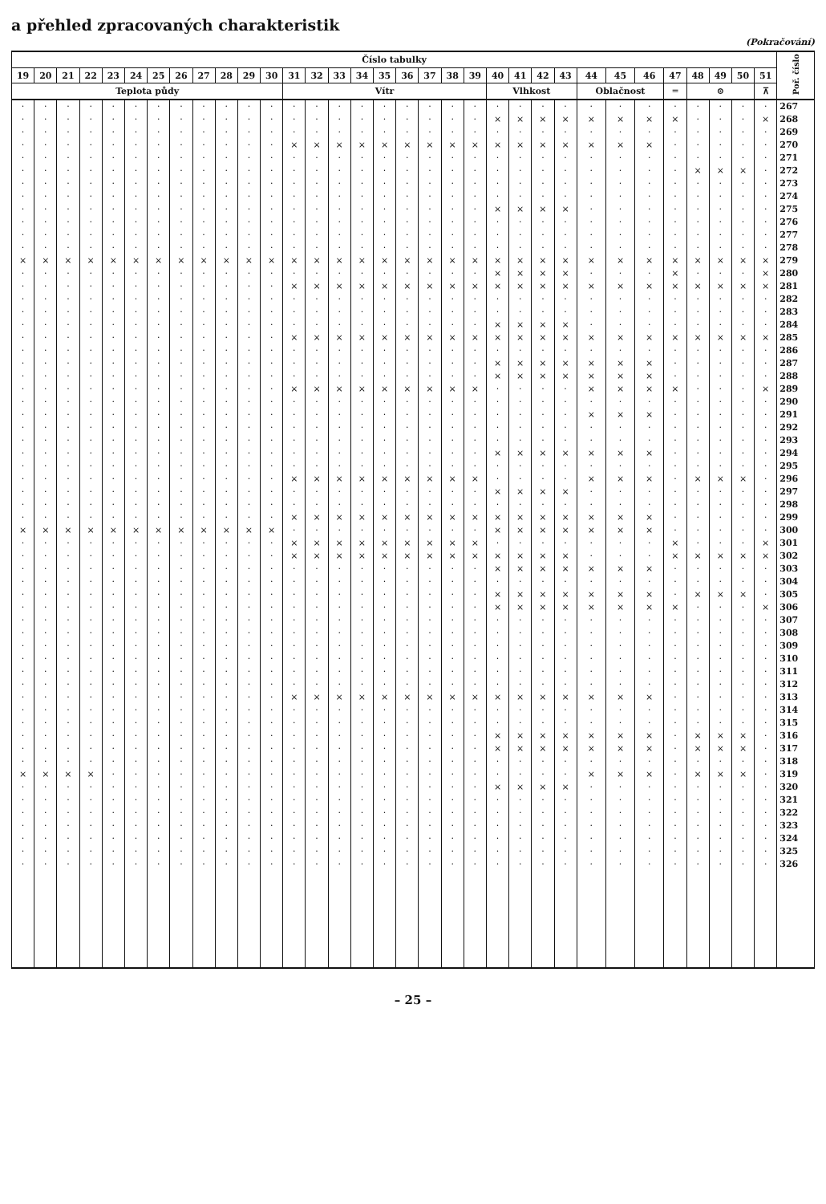a přehled zpracovaných charakteristik
(Pokračování)
| Číslo tabulky | | | | | | | | | | | | | | | | | | | | | | | | | | | | | | | | | Poř. číslo |
| --- | --- | --- | --- | --- | --- | --- | --- | --- | --- | --- | --- | --- | --- | --- | --- | --- | --- | --- | --- | --- | --- | --- | --- | --- | --- | --- | --- | --- | --- | --- | --- | --- | --- |
| 19 | 20 | 21 | 22 | 23 | 24 | 25 | 26 | 27 | 28 | 29 | 30 | 31 | 32 | 33 | 34 | 35 | 36 | 37 | 38 | 39 | 40 | 41 | 42 | 43 | 44 | 45 | 46 | 47 | 48 | 49 | 50 | 51 | |
| Teplota půdy | | | | | | | | | | | | Vítr | | | | | | | | | Vlhkost | | | | Oblačnost | | | ═ | ⊙ | | | ⊼ | |
| · | · | · | · | · | · | · | · | · | · | · | · | · | · | · | · | · | · | · | · | · | · | · | · | · | · | · | · | · | · | · | · | · | 267 |
| · | · | · | · | · | · | · | · | · | · | · | · | · | · | · | · | · | · | · | · | · | × | × | × | × | × | × | × | × | · | · | · | × | 268 |
| · | · | · | · | · | · | · | · | · | · | · | · | · | · | · | · | · | · | · | · | · | · | · | · | · | · | · | · | · | · | · | · | · | 269 |
| · | · | · | · | · | · | · | · | · | · | · | · | × | × | × | × | × | × | × | × | × | × | × | × | × | × | × | × | · | · | · | · | · | 270 |
| · | · | · | · | · | · | · | · | · | · | · | · | · | · | · | · | · | · | · | · | · | · | · | · | · | · | · | · | · | · | · | · | · | 271 |
| · | · | · | · | · | · | · | · | · | · | · | · | · | · | · | · | · | · | · | · | · | · | · | · | · | · | · | · | · | × | × | × | · | 272 |
| · | · | · | · | · | · | · | · | · | · | · | · | · | · | · | · | · | · | · | · | · | · | · | · | · | · | · | · | · | · | · | · | · | 273 |
| · | · | · | · | · | · | · | · | · | · | · | · | · | · | · | · | · | · | · | · | · | · | · | · | · | · | · | · | · | · | · | · | · | 274 |
| · | · | · | · | · | · | · | · | · | · | · | · | · | · | · | · | · | · | · | · | · | × | × | × | × | · | · | · | · | · | · | · | · | 275 |
| · | · | · | · | · | · | · | · | · | · | · | · | · | · | · | · | · | · | · | · | · | · | · | · | · | · | · | · | · | · | · | · | · | 276 |
| · | · | · | · | · | · | · | · | · | · | · | · | · | · | · | · | · | · | · | · | · | · | · | · | · | · | · | · | · | · | · | · | · | 277 |
| · | · | · | · | · | · | · | · | · | · | · | · | · | · | · | · | · | · | · | · | · | · | · | · | · | · | · | · | · | · | · | · | · | 278 |
| × | × | × | × | × | × | × | × | × | × | × | × | × | × | × | × | × | × | × | × | × | × | × | × | × | × | × | × | × | × | × | × | × | 279 |
| · | · | · | · | · | · | · | · | · | · | · | · | · | · | · | · | · | · | · | · | · | × | × | × | × | · | · | · | × | · | · | · | × | 280 |
| · | · | · | · | · | · | · | · | · | · | · | · | × | × | × | × | × | × | × | × | × | × | × | × | × | × | × | × | × | × | × | × | × | 281 |
| · | · | · | · | · | · | · | · | · | · | · | · | · | · | · | · | · | · | · | · | · | · | · | · | · | · | · | · | · | · | · | · | · | 282 |
| · | · | · | · | · | · | · | · | · | · | · | · | · | · | · | · | · | · | · | · | · | · | · | · | · | · | · | · | · | · | · | · | · | 283 |
| · | · | · | · | · | · | · | · | · | · | · | · | · | · | · | · | · | · | · | · | · | × | × | × | × | · | · | · | · | · | · | · | · | 284 |
| · | · | · | · | · | · | · | · | · | · | · | · | × | × | × | × | × | × | × | × | × | × | × | × | × | × | × | × | × | × | × | × | × | 285 |
| · | · | · | · | · | · | · | · | · | · | · | · | · | · | · | · | · | · | · | · | · | · | · | · | · | · | · | · | · | · | · | · | · | 286 |
| · | · | · | · | · | · | · | · | · | · | · | · | · | · | · | · | · | · | · | · | · | × | × | × | × | × | × | × | · | · | · | · | · | 287 |
| · | · | · | · | · | · | · | · | · | · | · | · | · | · | · | · | · | · | · | · | · | × | × | × | × | × | × | × | · | · | · | · | · | 288 |
| · | · | · | · | · | · | · | · | · | · | · | · | × | × | × | × | × | × | × | × | × | · | · | · | · | × | × | × | × | · | · | · | × | 289 |
| · | · | · | · | · | · | · | · | · | · | · | · | · | · | · | · | · | · | · | · | · | · | · | · | · | · | · | · | · | · | · | · | · | 290 |
| · | · | · | · | · | · | · | · | · | · | · | · | · | · | · | · | · | · | · | · | · | · | · | · | · | × | × | × | · | · | · | · | · | 291 |
| · | · | · | · | · | · | · | · | · | · | · | · | · | · | · | · | · | · | · | · | · | · | · | · | · | · | · | · | · | · | · | · | · | 292 |
| · | · | · | · | · | · | · | · | · | · | · | · | · | · | · | · | · | · | · | · | · | · | · | · | · | · | · | · | · | · | · | · | · | 293 |
| · | · | · | · | · | · | · | · | · | · | · | · | · | · | · | · | · | · | · | · | · | × | × | × | × | × | × | × | · | · | · | · | · | 294 |
| · | · | · | · | · | · | · | · | · | · | · | · | · | · | · | · | · | · | · | · | · | · | · | · | · | · | · | · | · | · | · | · | · | 295 |
| · | · | · | · | · | · | · | · | · | · | · | · | × | × | × | × | × | × | × | × | × | · | · | · | · | × | × | × | · | × | × | × | · | 296 |
| · | · | · | · | · | · | · | · | · | · | · | · | · | · | · | · | · | · | · | · | · | × | × | × | × | · | · | · | · | · | · | · | · | 297 |
| · | · | · | · | · | · | · | · | · | · | · | · | · | · | · | · | · | · | · | · | · | · | · | · | · | · | · | · | · | · | · | · | · | 298 |
| · | · | · | · | · | · | · | · | · | · | · | · | × | × | × | × | × | × | × | × | × | × | × | × | × | × | × | × | · | · | · | · | · | 299 |
| × | × | × | × | × | × | × | × | × | × | × | × | · | · | · | · | · | · | · | · | · | × | × | × | × | × | × | × | · | · | · | · | · | 300 |
| · | · | · | · | · | · | · | · | · | · | · | · | × | × | × | × | × | × | × | × | × | · | · | · | · | · | · | · | × | · | · | · | × | 301 |
| · | · | · | · | · | · | · | · | · | · | · | · | × | × | × | × | × | × | × | × | × | × | × | × | × | · | · | · | × | × | × | × | × | 302 |
| · | · | · | · | · | · | · | · | · | · | · | · | · | · | · | · | · | · | · | · | · | × | × | × | × | × | × | × | · | · | · | · | · | 303 |
| · | · | · | · | · | · | · | · | · | · | · | · | · | · | · | · | · | · | · | · | · | · | · | · | · | · | · | · | · | · | · | · | · | 304 |
| · | · | · | · | · | · | · | · | · | · | · | · | · | · | · | · | · | · | · | · | · | × | × | × | × | × | × | × | · | × | × | × | · | 305 |
| · | · | · | · | · | · | · | · | · | · | · | · | · | · | · | · | · | · | · | · | · | × | × | × | × | × | × | × | × | · | · | · | × | 306 |
| · | · | · | · | · | · | · | · | · | · | · | · | · | · | · | · | · | · | · | · | · | · | · | · | · | · | · | · | · | · | · | · | · | 307 |
| · | · | · | · | · | · | · | · | · | · | · | · | · | · | · | · | · | · | · | · | · | · | · | · | · | · | · | · | · | · | · | · | · | 308 |
| · | · | · | · | · | · | · | · | · | · | · | · | · | · | · | · | · | · | · | · | · | · | · | · | · | · | · | · | · | · | · | · | · | 309 |
| · | · | · | · | · | · | · | · | · | · | · | · | · | · | · | · | · | · | · | · | · | · | · | · | · | · | · | · | · | · | · | · | · | 310 |
| · | · | · | · | · | · | · | · | · | · | · | · | · | · | · | · | · | · | · | · | · | · | · | · | · | · | · | · | · | · | · | · | · | 311 |
| · | · | · | · | · | · | · | · | · | · | · | · | · | · | · | · | · | · | · | · | · | · | · | · | · | · | · | · | · | · | · | · | · | 312 |
| · | · | · | · | · | · | · | · | · | · | · | · | × | × | × | × | × | × | × | × | × | × | × | × | × | × | × | × | · | · | · | · | · | 313 |
| · | · | · | · | · | · | · | · | · | · | · | · | · | · | · | · | · | · | · | · | · | · | · | · | · | · | · | · | · | · | · | · | · | 314 |
| · | · | · | · | · | · | · | · | · | · | · | · | · | · | · | · | · | · | · | · | · | · | · | · | · | · | · | · | · | · | · | · | · | 315 |
| · | · | · | · | · | · | · | · | · | · | · | · | · | · | · | · | · | · | · | · | · | × | × | × | × | × | × | × | · | × | × | × | · | 316 |
| · | · | · | · | · | · | · | · | · | · | · | · | · | · | · | · | · | · | · | · | · | × | × | × | × | × | × | × | · | × | × | × | · | 317 |
| · | · | · | · | · | · | · | · | · | · | · | · | · | · | · | · | · | · | · | · | · | · | · | · | · | · | · | · | · | · | · | · | · | 318 |
| × | × | × | × | · | · | · | · | · | · | · | · | · | · | · | · | · | · | · | · | · | · | · | · | · | × | × | × | · | × | × | × | · | 319 |
| · | · | · | · | · | · | · | · | · | · | · | · | · | · | · | · | · | · | · | · | · | × | × | × | × | · | · | · | · | · | · | · | · | 320 |
| · | · | · | · | · | · | · | · | · | · | · | · | · | · | · | · | · | · | · | · | · | · | · | · | · | · | · | · | · | · | · | · | · | 321 |
| · | · | · | · | · | · | · | · | · | · | · | · | · | · | · | · | · | · | · | · | · | · | · | · | · | · | · | · | · | · | · | · | · | 322 |
| · | · | · | · | · | · | · | · | · | · | · | · | · | · | · | · | · | · | · | · | · | · | · | · | · | · | · | · | · | · | · | · | · | 323 |
| · | · | · | · | · | · | · | · | · | · | · | · | · | · | · | · | · | · | · | · | · | · | · | · | · | · | · | · | · | · | · | · | · | 324 |
| · | · | · | · | · | · | · | · | · | · | · | · | · | · | · | · | · | · | · | · | · | · | · | · | · | · | · | · | · | · | · | · | · | 325 |
| · | · | · | · | · | · | · | · | · | · | · | · | · | · | · | · | · | · | · | · | · | · | · | · | · | · | · | · | · | · | · | · | · | 326 |
– 25 –